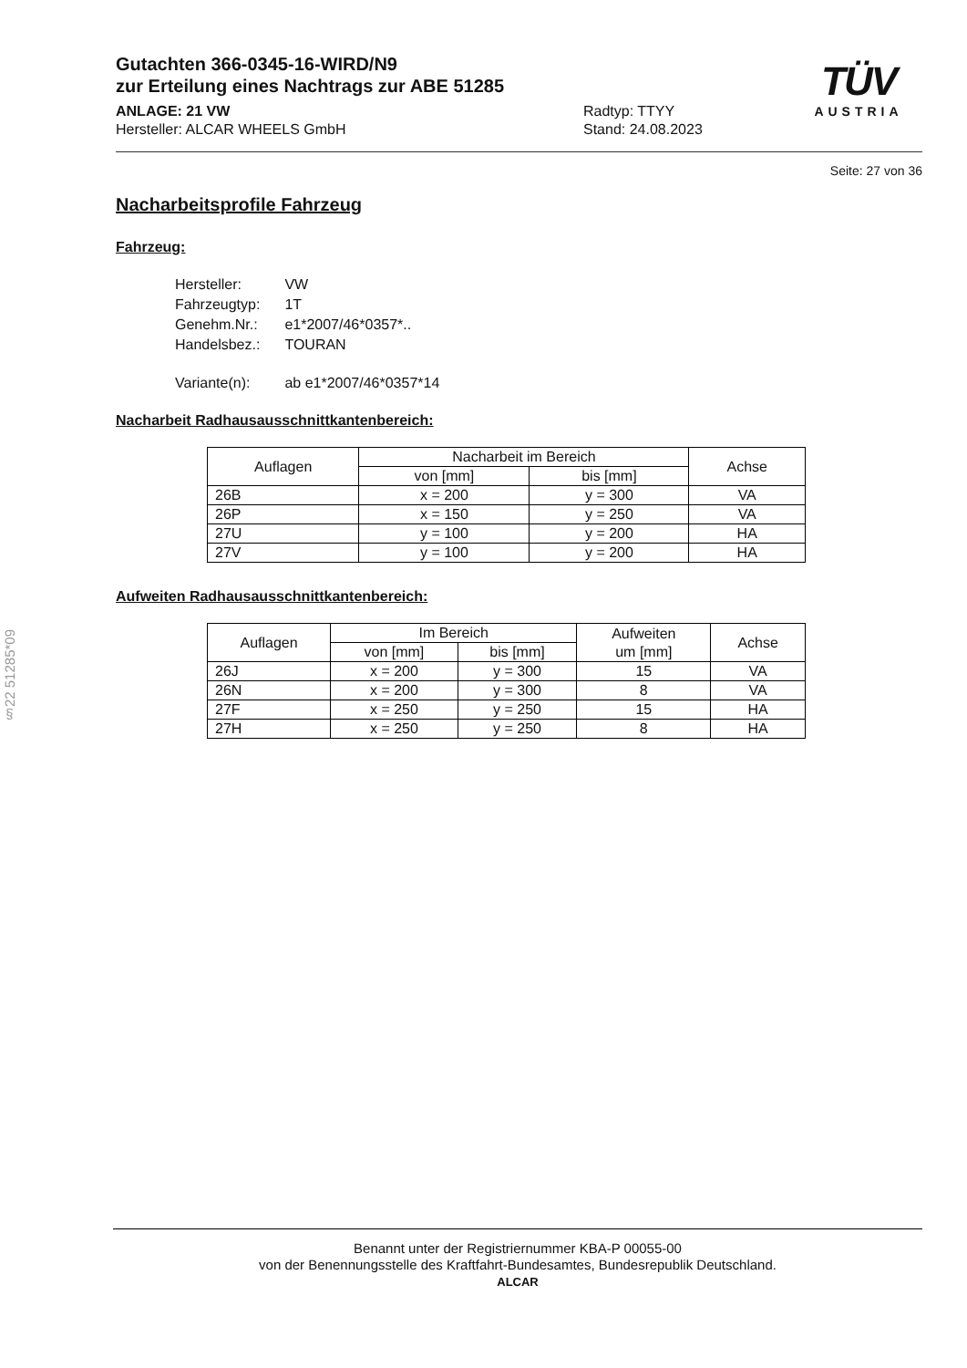Gutachten 366-0345-16-WIRD/N9
zur Erteilung eines Nachtrags zur ABE 51285
TÜV
AUSTRIA
ANLAGE: 21 VW
Hersteller: ALCAR WHEELS GmbH
Radtyp: TTYY
Stand: 24.08.2023
Seite: 27 von 36
Nacharbeitsprofile Fahrzeug
Fahrzeug:
| Hersteller: | VW |
| Fahrzeugtyp: | 1T |
| Genehm.Nr.: | e1*2007/46*0357*.. |
| Handelsbez.: | TOURAN |
| Variante(n): | ab e1*2007/46*0357*14 |
Nacharbeit Radhausausschnittkantenbereich:
| Auflagen | Nacharbeit im Bereich | | Achse |
| --- | --- | --- | --- |
| | von [mm] | bis [mm] | |
| 26B | x = 200 | y = 300 | VA |
| 26P | x = 150 | y = 250 | VA |
| 27U | y = 100 | y = 200 | HA |
| 27V | y = 100 | y = 200 | HA |
Aufweiten Radhausausschnittkantenbereich:
| Auflagen | Im Bereich | | Aufweiten um [mm] | Achse |
| --- | --- | --- | --- | --- |
| | von [mm] | bis [mm] | | |
| 26J | x = 200 | y = 300 | 15 | VA |
| 26N | x = 200 | y = 300 | 8 | VA |
| 27F | x = 250 | y = 250 | 15 | HA |
| 27H | x = 250 | y = 250 | 8 | HA |
§22 51285*09
Benannt unter der Registriernummer KBA-P 00055-00
von der Benennungsstelle des Kraftfahrt-Bundesamtes, Bundesrepublik Deutschland.
ALCAR